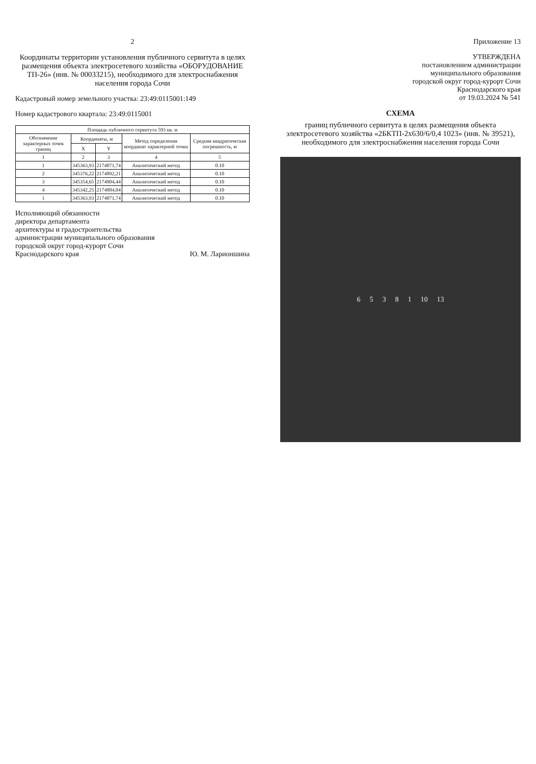2
Координаты территории установления публичного сервитута в целях размещения объекта электросетевого хозяйства «ОБОРУДОВАНИЕ ТП-26» (инв. № 00033215), необходимого для электроснабжения населения города Сочи
Кадастровый номер земельного участка: 23:49:0115001:149
Номер кадастрового квартала: 23:49:0115001
| Площадь публичного сервитута 593 кв. м | | | | |
| --- | --- | --- | --- | --- |
| Обозначение характерных точек границ | Координаты, м | | Метод определения координат характерной точки | Средняя квадратическая погрешность, м |
| | X | Y | | |
| 1 | 2 | 3 | 4 | 5 |
| 1 | 345363,93 | 2174871,74 | Аналитический метод | 0.10 |
| 2 | 345376,22 | 2174892,21 | Аналитический метод | 0.10 |
| 3 | 345354,65 | 2174904,44 | Аналитический метод | 0.10 |
| 4 | 345342,25 | 2174884,04 | Аналитический метод | 0.10 |
| 1 | 345363,93 | 2174871,74 | Аналитический метод | 0.10 |
Исполняющий обязанности
директора департамента
архитектуры и градостроительства
администрации муниципального образования
городской округ город-курорт Сочи
Краснодарского края Ю. М. Ларионшина
Приложение 13
УТВЕРЖДЕНА
постановлением администрации
муниципального образования
городской округ город-курорт Сочи
Краснодарского края
от 19.03.2024 № 541
СХЕМА
границ публичного сервитута в целях размещения объекта электросетевого хозяйства «2БКТП-2х630/6/0,4 1023» (инв. № 39521), необходимого для электроснабжения населения города Сочи
65381 10 13